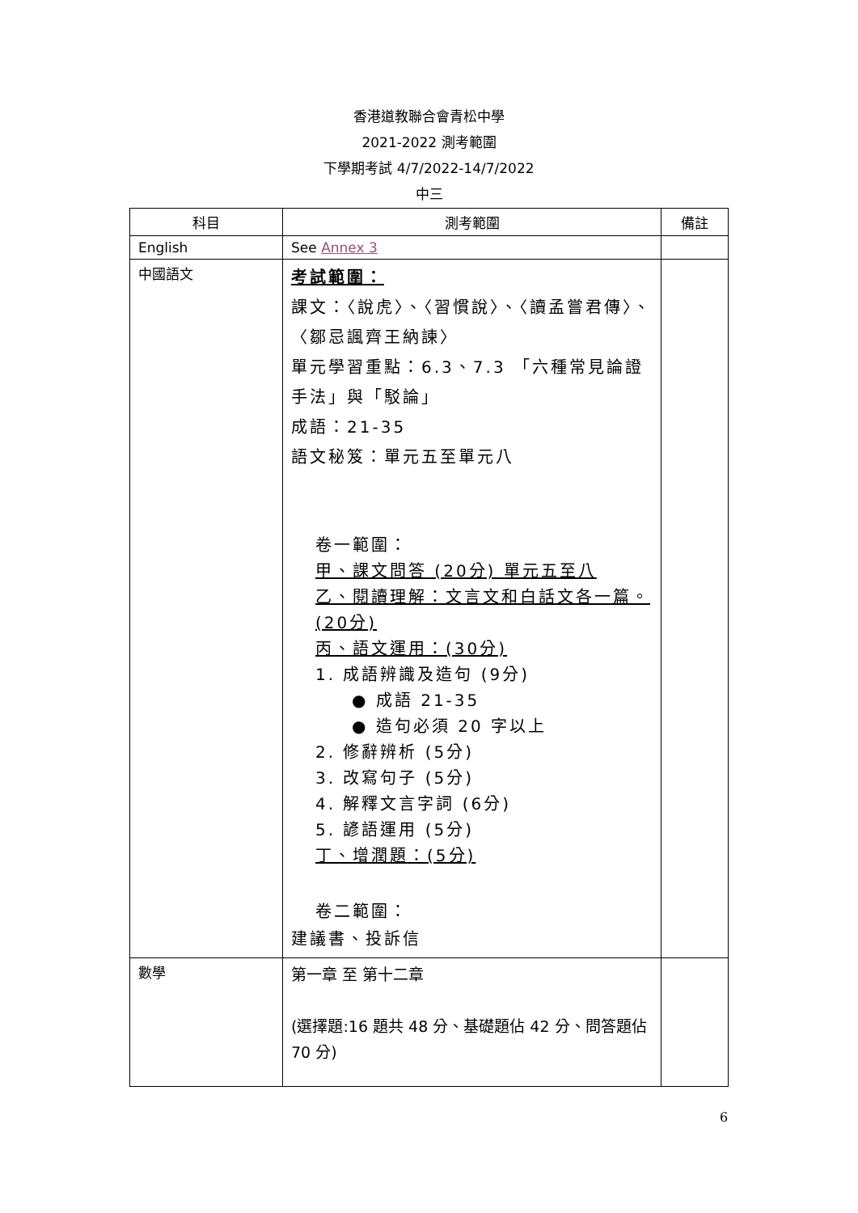香港道教聯合會青松中學
2021-2022 測考範圍
下學期考試 4/7/2022-14/7/2022
中三
| 科目 | 測考範圍 | 備註 |
| --- | --- | --- |
| English | See Annex 3 | |
| 中國語文 | 考試範圍： 課文：〈說虎〉、〈習慣說〉、〈讀孟嘗君傳〉、〈鄒忌諷齊王納諫〉 單元學習重點：6.3、7.3 「六種常見論證手法」與「駁論」 成語：21-35 語文秘笈：單元五至單元八 卷一範圍： 甲、課文問答 (20分) 單元五至八 乙、閱讀理解：文言文和白話文各一篇。(20分) 丙、語文運用：(30分) 1. 成語辨識及造句 (9分) ● 成語 21-35 ● 造句必須 20 字以上 2. 修辭辨析 (5分) 3. 改寫句子 (5分) 4. 解釋文言字詞 (6分) 5. 諺語運用 (5分) 丁、增潤題：(5分) 卷二範圍： 建議書、投訴信 | |
| 數學 | 第一章 至 第十二章 (選擇題:16 題共 48 分、基礎題佔 42 分、問答題佔 70 分) | |
6